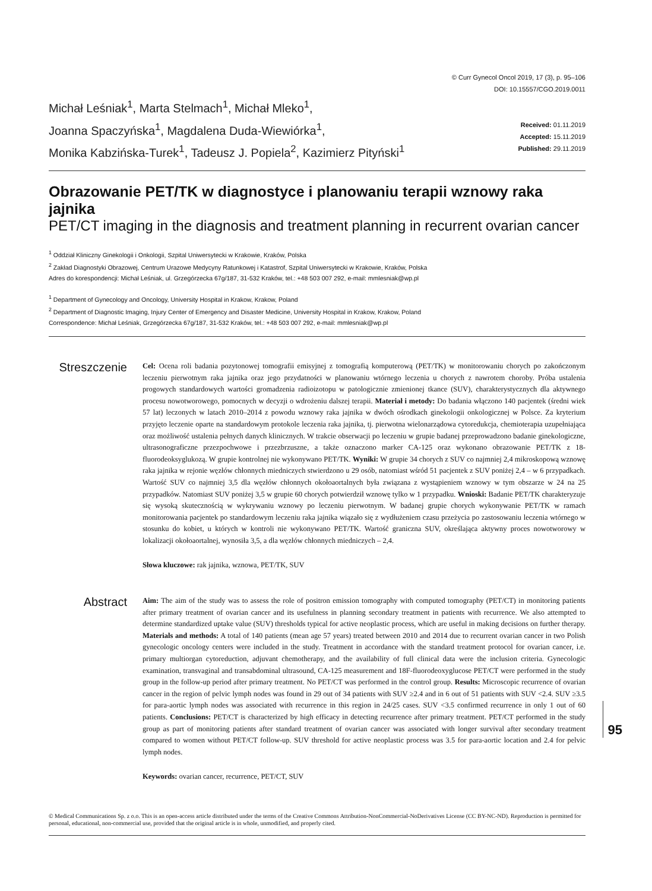Michał Leśniak<sup>1</sup>, Marta Stelmach<sup>1</sup>, Michał Mleko<sup>1</sup>,
Joanna Spaczyńska<sup>1</sup>, Magdalena Duda-Wiewiórka<sup>1</sup>,
Monika Kabzińska-Turek<sup>1</sup>, Tadeusz J. Popiela<sup>2</sup>, Kazimierz Pityński<sup>1</sup>
© Curr Gynecol Oncol 2019, 17 (3), p. 95–106
DOI: 10.15557/CGO.2019.0011
Received: 01.11.2019
Accepted: 15.11.2019
Published: 29.11.2019
Obrazowanie PET/TK w diagnostyce i planowaniu terapii wznowy raka jajnika
PET/CT imaging in the diagnosis and treatment planning in recurrent ovarian cancer
<sup>1</sup> Oddział Kliniczny Ginekologii i Onkologii, Szpital Uniwersytecki w Krakowie, Kraków, Polska
<sup>2</sup> Zakład Diagnostyki Obrazowej, Centrum Urazowe Medycyny Ratunkowej i Katastrof, Szpital Uniwersytecki w Krakowie, Kraków, Polska
Adres do korespondencji: Michał Leśniak, ul. Grzegórzecka 67g/187, 31-532 Kraków, tel.: +48 503 007 292, e-mail: mmlesniak@wp.pl
<sup>1</sup> Department of Gynecology and Oncology, University Hospital in Krakow, Krakow, Poland
<sup>2</sup> Department of Diagnostic Imaging, Injury Center of Emergency and Disaster Medicine, University Hospital in Krakow, Krakow, Poland
Correspondence: Michał Leśniak, Grzegórzecka 67g/187, 31-532 Kraków, tel.: +48 503 007 292, e-mail: mmlesniak@wp.pl
Streszczenie
Cel: Ocena roli badania pozytonowej tomografii emisyjnej z tomografią komputerową (PET/TK) w monitorowaniu chorych po zakończonym leczeniu pierwotnym raka jajnika oraz jego przydatności w planowaniu wtórnego leczenia u chorych z nawrotem choroby. Próba ustalenia progowych standardowych wartości gromadzenia radioizotopu w patologicznie zmienionej tkance (SUV), charakterystycznych dla aktywnego procesu nowotworowego, pomocnych w decyzji o wdrożeniu dalszej terapii. Materiał i metody: Do badania włączono 140 pacjentek (średni wiek 57 lat) leczonych w latach 2010–2014 z powodu wznowy raka jajnika w dwóch ośrodkach ginekologii onkologicznej w Polsce. Za kryterium przyjęto leczenie oparte na standardowym protokole leczenia raka jajnika, tj. pierwotna wielonarządowa cytoredukcja, chemioterapia uzupełniająca oraz możliwość ustalenia pełnych danych klinicznych. W trakcie obserwacji po leczeniu w grupie badanej przeprowadzono badanie ginekologiczne, ultrasonograficzne przezpochwowe i przezbrzuszne, a także oznaczono marker CA-125 oraz wykonano obrazowanie PET/TK z 18-fluorodeoksyglukozą. W grupie kontrolnej nie wykonywano PET/TK. Wyniki: W grupie 34 chorych z SUV co najmniej 2,4 mikroskopową wznowę raka jajnika w rejonie węzłów chłonnych miedniczych stwierdzono u 29 osób, natomiast wśród 51 pacjentek z SUV poniżej 2,4 – w 6 przypadkach. Wartość SUV co najmniej 3,5 dla węzłów chłonnych okołoaortalnych była związana z wystąpieniem wznowy w tym obszarze w 24 na 25 przypadków. Natomiast SUV poniżej 3,5 w grupie 60 chorych potwierdził wznowę tylko w 1 przypadku. Wnioski: Badanie PET/TK charakteryzuje się wysoką skutecznością w wykrywaniu wznowy po leczeniu pierwotnym. W badanej grupie chorych wykonywanie PET/TK w ramach monitorowania pacjentek po standardowym leczeniu raka jajnika wiązało się z wydłużeniem czasu przeżycia po zastosowaniu leczenia wtórnego w stosunku do kobiet, u których w kontroli nie wykonywano PET/TK. Wartość graniczna SUV, określająca aktywny proces nowotworowy w lokalizacji okołoaortalnej, wynosiła 3,5, a dla węzłów chłonnych miedniczych – 2,4.
Słowa kluczowe: rak jajnika, wznowa, PET/TK, SUV
Abstract
Aim: The aim of the study was to assess the role of positron emission tomography with computed tomography (PET/CT) in monitoring patients after primary treatment of ovarian cancer and its usefulness in planning secondary treatment in patients with recurrence. We also attempted to determine standardized uptake value (SUV) thresholds typical for active neoplastic process, which are useful in making decisions on further therapy. Materials and methods: A total of 140 patients (mean age 57 years) treated between 2010 and 2014 due to recurrent ovarian cancer in two Polish gynecologic oncology centers were included in the study. Treatment in accordance with the standard treatment protocol for ovarian cancer, i.e. primary multiorgan cytoreduction, adjuvant chemotherapy, and the availability of full clinical data were the inclusion criteria. Gynecologic examination, transvaginal and transabdominal ultrasound, CA-125 measurement and 18F-fluorodeoxyglucose PET/CT were performed in the study group in the follow-up period after primary treatment. No PET/CT was performed in the control group. Results: Microscopic recurrence of ovarian cancer in the region of pelvic lymph nodes was found in 29 out of 34 patients with SUV ≥2.4 and in 6 out of 51 patients with SUV <2.4. SUV ≥3.5 for para-aortic lymph nodes was associated with recurrence in this region in 24/25 cases. SUV <3.5 confirmed recurrence in only 1 out of 60 patients. Conclusions: PET/CT is characterized by high efficacy in detecting recurrence after primary treatment. PET/CT performed in the study group as part of monitoring patients after standard treatment of ovarian cancer was associated with longer survival after secondary treatment compared to women without PET/CT follow-up. SUV threshold for active neoplastic process was 3.5 for para-aortic location and 2.4 for pelvic lymph nodes.
Keywords: ovarian cancer, recurrence, PET/CT, SUV
© Medical Communications Sp. z o.o. This is an open-access article distributed under the terms of the Creative Commons Attribution-NonCommercial-NoDerivatives License (CC BY-NC-ND). Reproduction is permitted for personal, educational, non-commercial use, provided that the original article is in whole, unmodified, and properly cited.
95